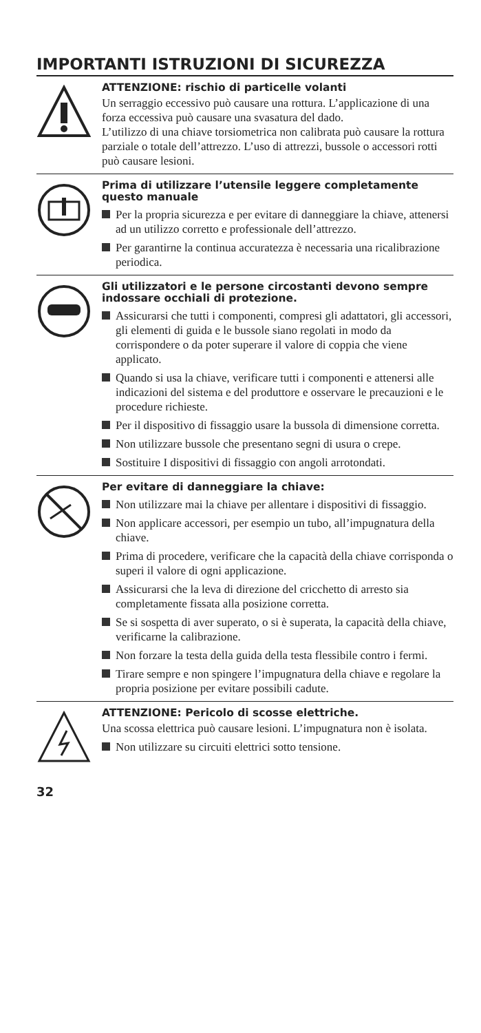IMPORTANTI ISTRUZIONI DI SICUREZZA
ATTENZIONE: rischio di particelle volanti
Un serraggio eccessivo può causare una rottura. L’applicazione di una forza eccessiva può causare una svasatura del dado.
L’utilizzo di una chiave torsiometrica non calibrata può causare la rottura parziale o totale dell’attrezzo. L’uso di attrezzi, bussole o accessori rotti può causare lesioni.
Prima di utilizzare l’utensile leggere completamente questo manuale
Per la propria sicurezza e per evitare di danneggiare la chiave, attenersi ad un utilizzo corretto e professionale dell’attrezzo.
Per garantirne la continua accuratezza è necessaria una ricalibrazione periodica.
Gli utilizzatori e le persone circostanti devono sempre indossare occhiali di protezione.
Assicurarsi che tutti i componenti, compresi gli adattatori, gli accessori, gli elementi di guida e le bussole siano regolati in modo da corrispondere o da poter superare il valore di coppia che viene applicato.
Quando si usa la chiave, verificare tutti i componenti e attenersi alle indicazioni del sistema e del produttore e osservare le precauzioni e le procedure richieste.
Per il dispositivo di fissaggio usare la bussola di dimensione corretta.
Non utilizzare bussole che presentano segni di usura o crepe.
Sostituire I dispositivi di fissaggio con angoli arrotondati.
Per evitare di danneggiare la chiave:
Non utilizzare mai la chiave per allentare i dispositivi di fissaggio.
Non applicare accessori, per esempio un tubo, all’impugnatura della chiave.
Prima di procedere, verificare che la capacità della chiave corrisponda o superi il valore di ogni applicazione.
Assicurarsi che la leva di direzione del cricchetto di arresto sia completamente fissata alla posizione corretta.
Se si sospetta di aver superato, o si è superata, la capacità della chiave, verificarne la calibrazione.
Non forzare la testa della guida della testa flessibile contro i fermi.
Tirare sempre e non spingere l’impugnatura della chiave e regolare la propria posizione per evitare possibili cadute.
ATTENZIONE: Pericolo di scosse elettriche.
Una scossa elettrica può causare lesioni. L’impugnatura non è isolata.
Non utilizzare su circuiti elettrici sotto tensione.
32